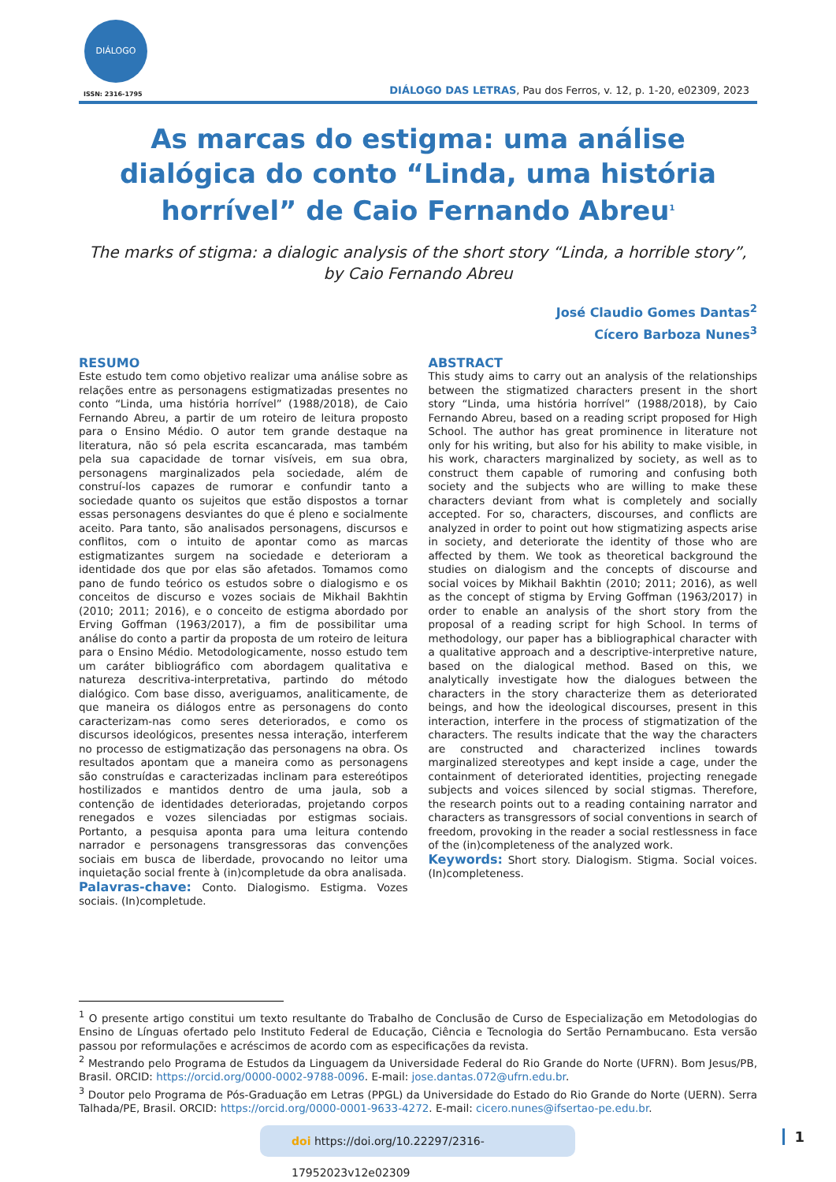DIÁLOGO
ISSN: 2316-1795
DIÁLOGO DAS LETRAS, Pau dos Ferros, v. 12, p. 1-20, e02309, 2023
As marcas do estigma: uma análise dialógica do conto “Linda, uma história horrível” de Caio Fernando Abreu<sup>1</sup>
The marks of stigma: a dialogic analysis of the short story “Linda, a horrible story”, by Caio Fernando Abreu
José Claudio Gomes Dantas<sup>2</sup>
Cícero Barboza Nunes<sup>3</sup>
RESUMO
Este estudo tem como objetivo realizar uma análise sobre as relações entre as personagens estigmatizadas presentes no conto “Linda, uma história horrível” (1988/2018), de Caio Fernando Abreu, a partir de um roteiro de leitura proposto para o Ensino Médio. O autor tem grande destaque na literatura, não só pela escrita escancarada, mas também pela sua capacidade de tornar visíveis, em sua obra, personagens marginalizados pela sociedade, além de construí-los capazes de rumorar e confundir tanto a sociedade quanto os sujeitos que estão dispostos a tornar essas personagens desviantes do que é pleno e socialmente aceito. Para tanto, são analisados personagens, discursos e conflitos, com o intuito de apontar como as marcas estigmatizantes surgem na sociedade e deterioram a identidade dos que por elas são afetados. Tomamos como pano de fundo teórico os estudos sobre o dialogismo e os conceitos de discurso e vozes sociais de Mikhail Bakhtin (2010; 2011; 2016), e o conceito de estigma abordado por Erving Goffman (1963/2017), a fim de possibilitar uma análise do conto a partir da proposta de um roteiro de leitura para o Ensino Médio. Metodologicamente, nosso estudo tem um caráter bibliográfico com abordagem qualitativa e natureza descritiva-interpretativa, partindo do método dialógico. Com base disso, averiguamos, analiticamente, de que maneira os diálogos entre as personagens do conto caracterizam-nas como seres deteriorados, e como os discursos ideológicos, presentes nessa interação, interferem no processo de estigmatização das personagens na obra. Os resultados apontam que a maneira como as personagens são construídas e caracterizadas inclinam para estereótipos hostilizados e mantidos dentro de uma jaula, sob a contenção de identidades deterioradas, projetando corpos renegados e vozes silenciadas por estigmas sociais. Portanto, a pesquisa aponta para uma leitura contendo narrador e personagens transgressoras das convenções sociais em busca de liberdade, provocando no leitor uma inquietação social frente à (in)completude da obra analisada.
Palavras-chave: Conto. Dialogismo. Estigma. Vozes sociais. (In)completude.
ABSTRACT
This study aims to carry out an analysis of the relationships between the stigmatized characters present in the short story “Linda, uma história horrível” (1988/2018), by Caio Fernando Abreu, based on a reading script proposed for High School. The author has great prominence in literature not only for his writing, but also for his ability to make visible, in his work, characters marginalized by society, as well as to construct them capable of rumoring and confusing both society and the subjects who are willing to make these characters deviant from what is completely and socially accepted. For so, characters, discourses, and conflicts are analyzed in order to point out how stigmatizing aspects arise in society, and deteriorate the identity of those who are affected by them. We took as theoretical background the studies on dialogism and the concepts of discourse and social voices by Mikhail Bakhtin (2010; 2011; 2016), as well as the concept of stigma by Erving Goffman (1963/2017) in order to enable an analysis of the short story from the proposal of a reading script for high School. In terms of methodology, our paper has a bibliographical character with a qualitative approach and a descriptive-interpretive nature, based on the dialogical method. Based on this, we analytically investigate how the dialogues between the characters in the story characterize them as deteriorated beings, and how the ideological discourses, present in this interaction, interfere in the process of stigmatization of the characters. The results indicate that the way the characters are constructed and characterized inclines towards marginalized stereotypes and kept inside a cage, under the containment of deteriorated identities, projecting renegade subjects and voices silenced by social stigmas. Therefore, the research points out to a reading containing narrator and characters as transgressors of social conventions in search of freedom, provoking in the reader a social restlessness in face of the (in)completeness of the analyzed work.
Keywords: Short story. Dialogism. Stigma. Social voices. (In)completeness.
<sup>1</sup> O presente artigo constitui um texto resultante do Trabalho de Conclusão de Curso de Especialização em Metodologias do Ensino de Línguas ofertado pelo Instituto Federal de Educação, Ciência e Tecnologia do Sertão Pernambucano. Esta versão passou por reformulações e acréscimos de acordo com as especificações da revista.
<sup>2</sup> Mestrando pelo Programa de Estudos da Linguagem da Universidade Federal do Rio Grande do Norte (UFRN). Bom Jesus/PB, Brasil. ORCID: https://orcid.org/0000-0002-9788-0096. E-mail: jose.dantas.072@ufrn.edu.br.
<sup>3</sup> Doutor pelo Programa de Pós-Graduação em Letras (PPGL) da Universidade do Estado do Rio Grande do Norte (UERN). Serra Talhada/PE, Brasil. ORCID: https://orcid.org/0000-0001-9633-4272. E-mail: cicero.nunes@ifsertao-pe.edu.br.
doi https://doi.org/10.22297/2316-17952023v12e02309
1